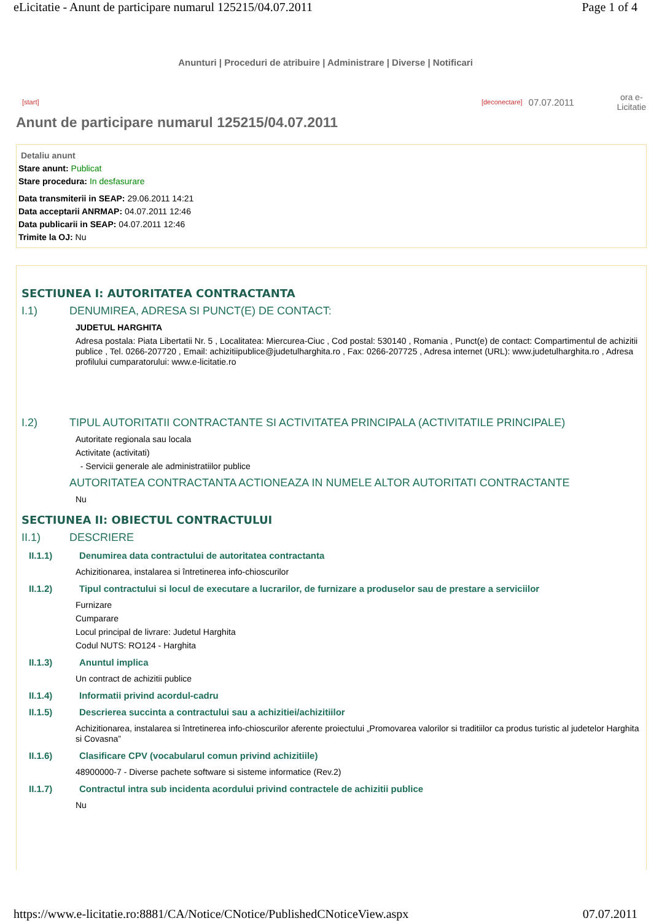eLicitatie - Anunt de participare numarul 125215/04.07.2011 Page 1 of 4
Anunturi | Proceduri de atribuire | Administrare | Diverse | Notificari
[start] [deconectare] 07.07.2011 ora e-
Licitatie
Anunt de participare numarul 125215/04.07.2011
Detaliu anunt
Stare anunt: Publicat
Stare procedura: In desfasurare
Data transmiterii in SEAP: 29.06.2011 14:21
Data acceptarii ANRMAP: 04.07.2011 12:46
Data publicarii in SEAP: 04.07.2011 12:46
Trimite la OJ: Nu
SECTIUNEA I: AUTORITATEA CONTRACTANTA
I.1) DENUMIREA, ADRESA SI PUNCT(E) DE CONTACT:
JUDETUL HARGHITA
Adresa postala: Piata Libertatii Nr. 5 , Localitatea: Miercurea-Ciuc , Cod postal: 530140 , Romania , Punct(e) de contact: Compartimentul de achizitii publice , Tel. 0266-207720 , Email: achizitiipublice@judetulharghita.ro , Fax: 0266-207725 , Adresa internet (URL): www.judetulharghita.ro , Adresa profilului cumparatorului: www.e-licitatie.ro
I.2) TIPUL AUTORITATII CONTRACTANTE SI ACTIVITATEA PRINCIPALA (ACTIVITATILE PRINCIPALE)
Autoritate regionala sau locala
Activitate (activitati)
- Servicii generale ale administratiilor publice
AUTORITATEA CONTRACTANTA ACTIONEAZA IN NUMELE ALTOR AUTORITATI CONTRACTANTE
Nu
SECTIUNEA II: OBIECTUL CONTRACTULUI
II.1) DESCRIERE
II.1.1) Denumirea data contractului de autoritatea contractanta
Achizitionarea, instalarea si întretinerea info-chioscurilor
II.1.2) Tipul contractului si locul de executare a lucrarilor, de furnizare a produselor sau de prestare a serviciilor
Furnizare
Cumparare
Locul principal de livrare: Judetul Harghita
Codul NUTS: RO124 - Harghita
II.1.3) Anuntul implica
Un contract de achizitii publice
II.1.4) Informatii privind acordul-cadru
II.1.5) Descrierea succinta a contractului sau a achizitiei/achizitiilor
Achizitionarea, instalarea si întretinerea info-chioscurilor aferente proiectului „Promovarea valorilor si traditiilor ca produs turistic al judetelor Harghita si Covasna”
II.1.6) Clasificare CPV (vocabularul comun privind achizitiile)
48900000-7 - Diverse pachete software si sisteme informatice (Rev.2)
II.1.7) Contractul intra sub incidenta acordului privind contractele de achizitii publice
Nu
https://www.e-licitatie.ro:8881/CA/Notice/CNotice/PublishedCNoticeView.aspx 07.07.2011